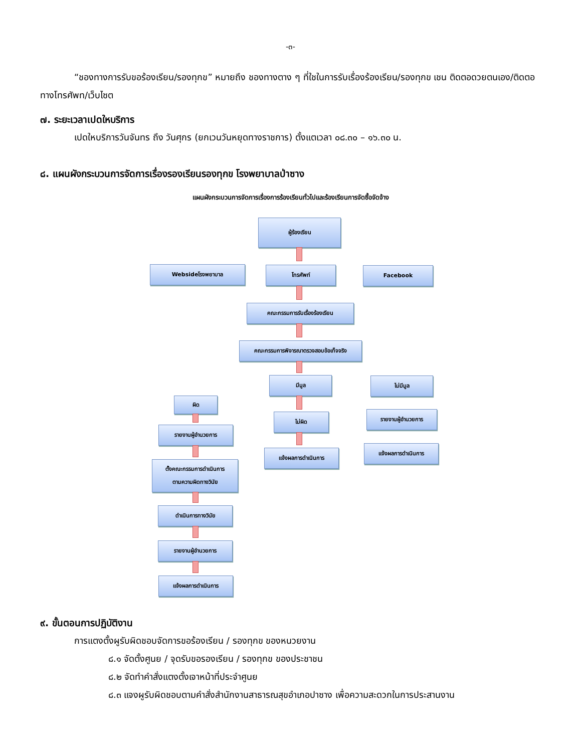-๓-
“ชองทางการรับขอร้องเรียน/รองทุกข” หมายถึง ชองทางตาง ๆ ที่ใชในการรับเรื่องร้องเรียน/รองทุกข เชน ติดตอดวยตนเอง/ติดตอทางโทรศัพท/เว็บไซต
๗. ระยะเวลาเปดใหบริการ
เปดใหบริการวันจันทร ถึง วันศุกร (ยกเวนวันหยุดทางราชการ) ตั้งแตเวลา ๐๘.๓๐ – ๑๖.๓๐ น.
๘. แผนผังกระบวนการจัดการเรื่องรองเรียนรองทุกข โรงพยาบาลป่าซาง
แผนผังกระบวนการจัดการเรื่องการร้องเรียนทั่วไปและร้องเรียนการจัดซื้อจัดจ้าง
ผู้ร้องเรียน
Websideโรงพยาบาล โทรศัพท์ Facebook
คณะกรรมการรับเรื่องร้องเรียน
คณะกรรมการพิจารณาตรวจสอบข้อเท็จจริง
มีมูล ไม่มีมูล
ผิด
ไม่ผิด รายงานผู้อำนวยการ
รายงานผู้อำนวยการ
แจ้งผลการดำเนินการ
แจ้งผลการดำเนินการ
ตั้งคณะกรรมการดำเนินการ
ตามความผิดทางวินัย
ดำเนินการทางวินัย
รายงานผู้อำนวยการ
แจ้งผลการดำเนินการ
๙. ขั้นตอนการปฏิบัติงาน
การแตงตั้งผูรับผิดชอบจัดการขอร้องเรียน / รองทุกข ของหนวยงาน
๘.๑ จัดตั้งศูนย / จุดรับขอรองเรียน / รองทุกข ของประชาชน
๘.๒ จัดทำคำสั่งแตงตั้งเจาหน้าที่ประจำศูนย
๘.๓ แจงผูรับผิดชอบตามคำสั่งสำนักงานสาธารณสุขอำเภอปาซาง เพื่อความสะดวกในการประสานงาน